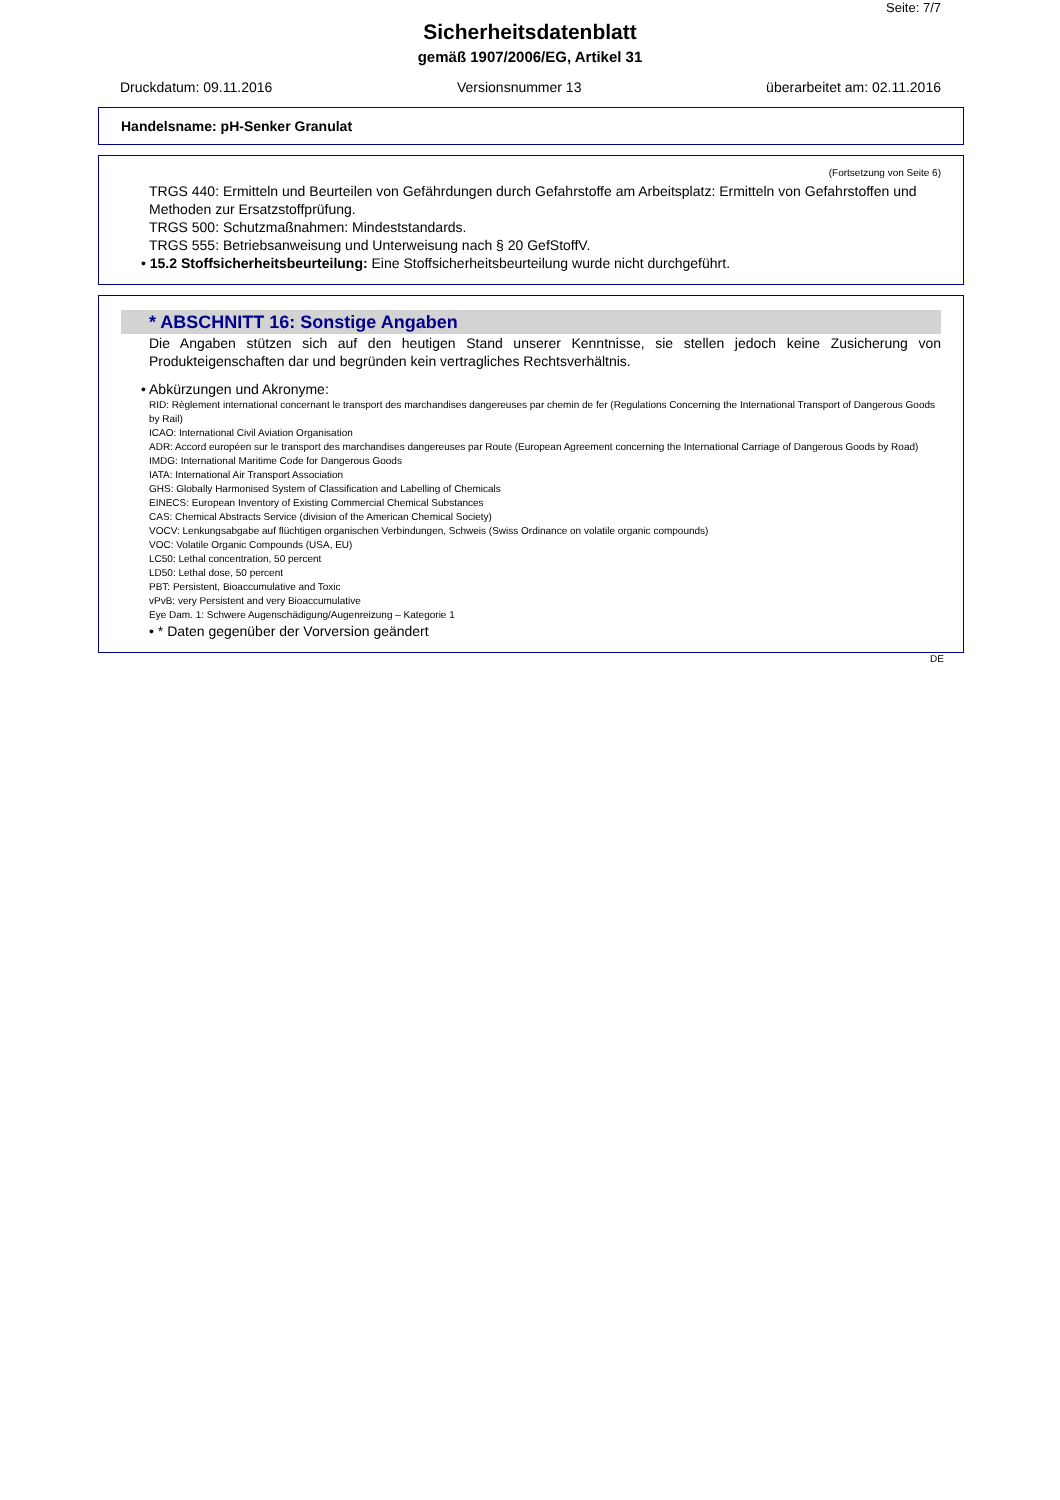Seite: 7/7
Sicherheitsdatenblatt
gemäß 1907/2006/EG, Artikel 31
Druckdatum: 09.11.2016 Versionsnummer 13 überarbeitet am: 02.11.2016
Handelsname: pH-Senker Granulat
(Fortsetzung von Seite 6)
TRGS 440: Ermitteln und Beurteilen von Gefährdungen durch Gefahrstoffe am Arbeitsplatz: Ermitteln von Gefahrstoffen und Methoden zur Ersatzstoffprüfung.
TRGS 500: Schutzmaßnahmen: Mindeststandards.
TRGS 555: Betriebsanweisung und Unterweisung nach § 20 GefStoffV.
• 15.2 Stoffsicherheitsbeurteilung: Eine Stoffsicherheitsbeurteilung wurde nicht durchgeführt.
* ABSCHNITT 16: Sonstige Angaben
Die Angaben stützen sich auf den heutigen Stand unserer Kenntnisse, sie stellen jedoch keine Zusicherung von Produkteigenschaften dar und begründen kein vertragliches Rechtsverhältnis.
• Abkürzungen und Akronyme:
RID: Règlement international concernant le transport des marchandises dangereuses par chemin de fer (Regulations Concerning the International Transport of Dangerous Goods by Rail)
ICAO: International Civil Aviation Organisation
ADR: Accord européen sur le transport des marchandises dangereuses par Route (European Agreement concerning the International Carriage of Dangerous Goods by Road)
IMDG: International Maritime Code for Dangerous Goods
IATA: International Air Transport Association
GHS: Globally Harmonised System of Classification and Labelling of Chemicals
EINECS: European Inventory of Existing Commercial Chemical Substances
CAS: Chemical Abstracts Service (division of the American Chemical Society)
VOCV: Lenkungsabgabe auf flüchtigen organischen Verbindungen, Schweis (Swiss Ordinance on volatile organic compounds)
VOC: Volatile Organic Compounds (USA, EU)
LC50: Lethal concentration, 50 percent
LD50: Lethal dose, 50 percent
PBT: Persistent, Bioaccumulative and Toxic
vPvB: very Persistent and very Bioaccumulative
Eye Dam. 1: Schwere Augenschädigung/Augenreizung – Kategorie 1
• * Daten gegenüber der Vorversion geändert
DE